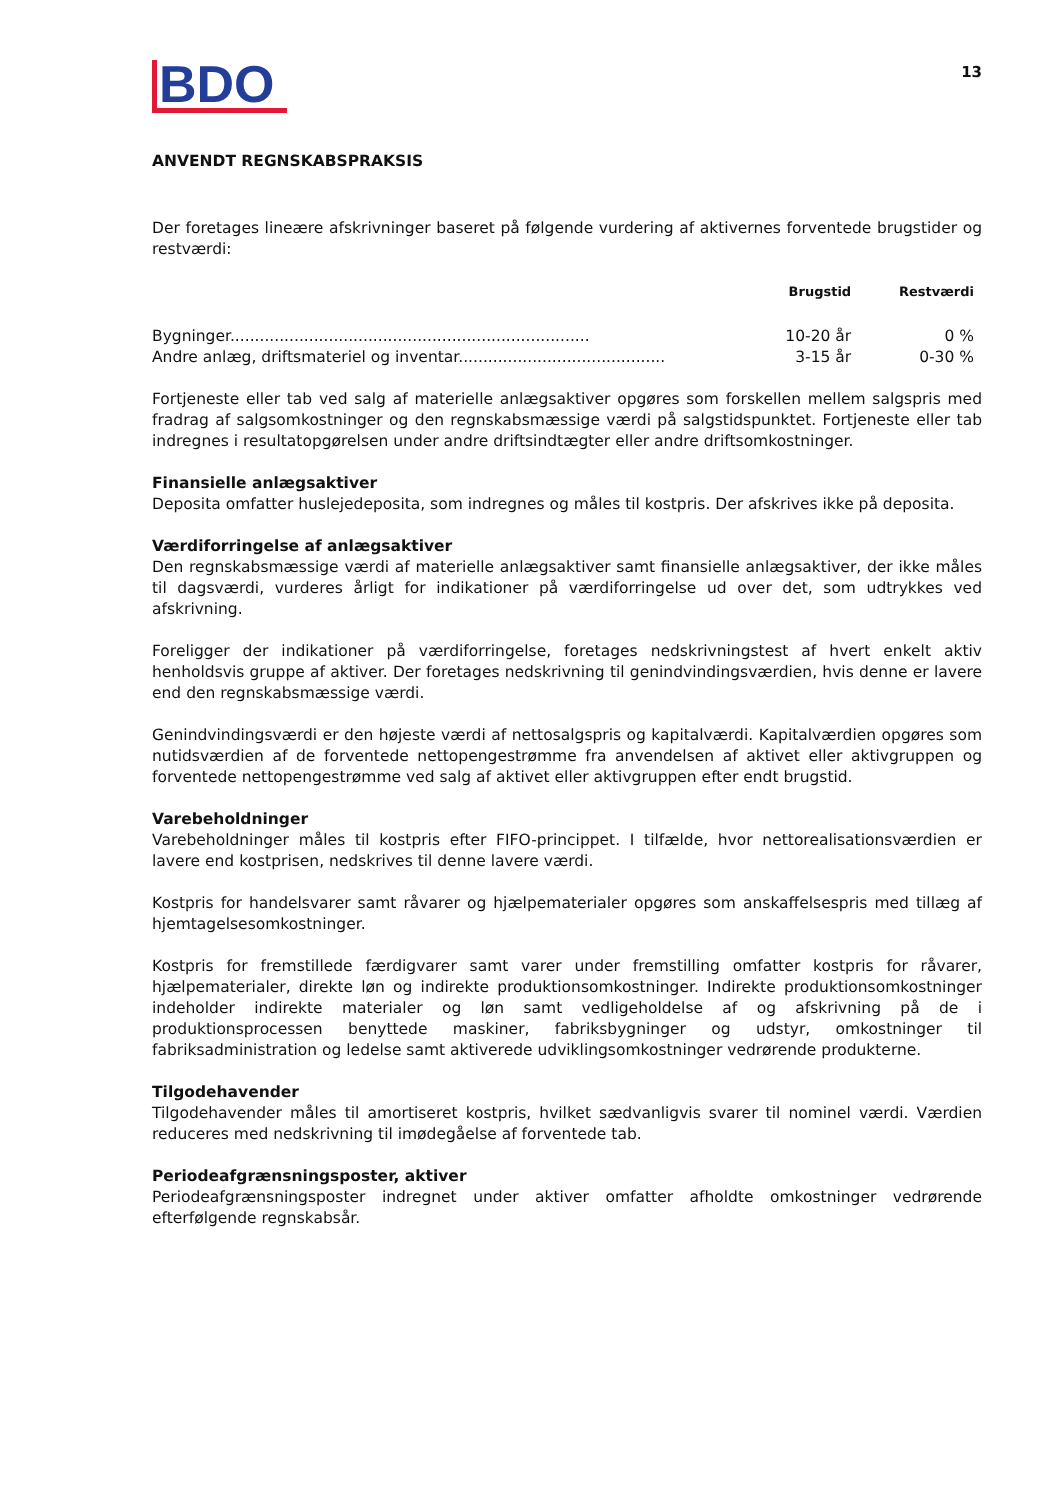BDO
13
ANVENDT REGNSKABSPRAKSIS
Der foretages lineære afskrivninger baseret på følgende vurdering af aktivernes forventede brugstider og restværdi:
| | Brugstid | Restværdi |
| --- | --- | --- |
| Bygninger......................................................................... | 10-20 år | 0 % |
| Andre anlæg, driftsmateriel og inventar.......................................... | 3-15 år | 0-30 % |
Fortjeneste eller tab ved salg af materielle anlægsaktiver opgøres som forskellen mellem salgspris med fradrag af salgsomkostninger og den regnskabsmæssige værdi på salgstidspunktet. Fortjeneste eller tab indregnes i resultatopgørelsen under andre driftsindtægter eller andre driftsomkostninger.
Finansielle anlægsaktiver
Deposita omfatter huslejedeposita, som indregnes og måles til kostpris. Der afskrives ikke på deposita.
Værdiforringelse af anlægsaktiver
Den regnskabsmæssige værdi af materielle anlægsaktiver samt finansielle anlægsaktiver, der ikke måles til dagsværdi, vurderes årligt for indikationer på værdiforringelse ud over det, som udtrykkes ved afskrivning.
Foreligger der indikationer på værdiforringelse, foretages nedskrivningstest af hvert enkelt aktiv henholdsvis gruppe af aktiver. Der foretages nedskrivning til genindvindingsværdien, hvis denne er lavere end den regnskabsmæssige værdi.
Genindvindingsværdi er den højeste værdi af nettosalgspris og kapitalværdi. Kapitalværdien opgøres som nutidsværdien af de forventede nettopengestrømme fra anvendelsen af aktivet eller aktivgruppen og forventede nettopengestrømme ved salg af aktivet eller aktivgruppen efter endt brugstid.
Varebeholdninger
Varebeholdninger måles til kostpris efter FIFO-princippet. I tilfælde, hvor nettorealisationsværdien er lavere end kostprisen, nedskrives til denne lavere værdi.
Kostpris for handelsvarer samt råvarer og hjælpematerialer opgøres som anskaffelsespris med tillæg af hjemtagelsesomkostninger.
Kostpris for fremstillede færdigvarer samt varer under fremstilling omfatter kostpris for råvarer, hjælpematerialer, direkte løn og indirekte produktionsomkostninger. Indirekte produktionsomkostninger indeholder indirekte materialer og løn samt vedligeholdelse af og afskrivning på de i produktionsprocessen benyttede maskiner, fabriksbygninger og udstyr, omkostninger til fabriksadministration og ledelse samt aktiverede udviklingsomkostninger vedrørende produkterne.
Tilgodehavender
Tilgodehavender måles til amortiseret kostpris, hvilket sædvanligvis svarer til nominel værdi. Værdien reduceres med nedskrivning til imødegåelse af forventede tab.
Periodeafgrænsningsposter, aktiver
Periodeafgrænsningsposter indregnet under aktiver omfatter afholdte omkostninger vedrørende efterfølgende regnskabsår.